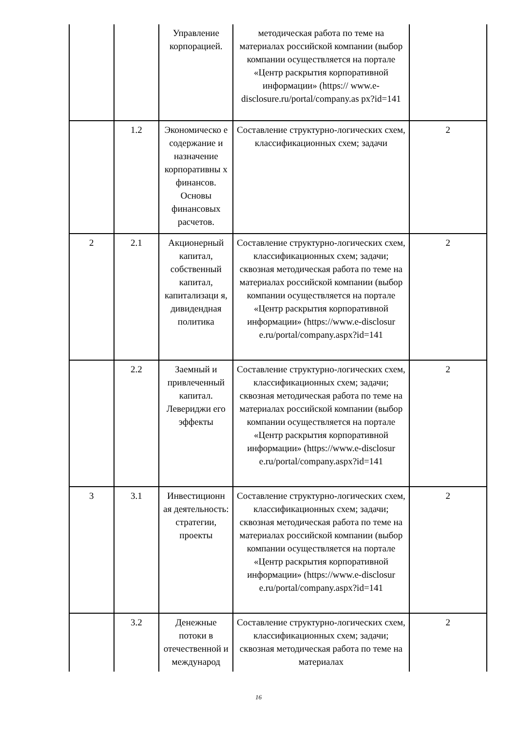| | | Управление корпорацией. | методическая работа по теме на материалах российской компании (выбор компании осуществляется на портале «Центр раскрытия корпоративной информации» (https:// www.e-disclosure.ru/portal/company.as px?id=141 | |
| | 1.2 | Экономическо е содержание и назначение корпоративны х финансов. Основы финансовых расчетов. | Составление структурно-логических схем, классификационных схем; задачи | 2 |
| 2 | 2.1 | Акционерный капитал, собственный капитал, капитализаци я, дивидендная политика | Составление структурно-логических схем, классификационных схем; задачи; сквозная методическая работа по теме на материалах российской компании (выбор компании осуществляется на портале «Центр раскрытия корпоративной информации» (https://www.e-disclosur e.ru/portal/company.aspx?id=141 | 2 |
| | 2.2 | Заемный и привлеченный капитал. Левериджи его эффекты | Составление структурно-логических схем, классификационных схем; задачи; сквозная методическая работа по теме на материалах российской компании (выбор компании осуществляется на портале «Центр раскрытия корпоративной информации» (https://www.e-disclosur e.ru/portal/company.aspx?id=141 | 2 |
| 3 | 3.1 | Инвестиционн ая деятельность: стратегии, проекты | Составление структурно-логических схем, классификационных схем; задачи; сквозная методическая работа по теме на материалах российской компании (выбор компании осуществляется на портале «Центр раскрытия корпоративной информации» (https://www.e-disclosur e.ru/portal/company.aspx?id=141 | 2 |
| | 3.2 | Денежные потоки в отечественной и международ | Составление структурно-логических схем, классификационных схем; задачи; сквозная методическая работа по теме на материалах | 2 |
16